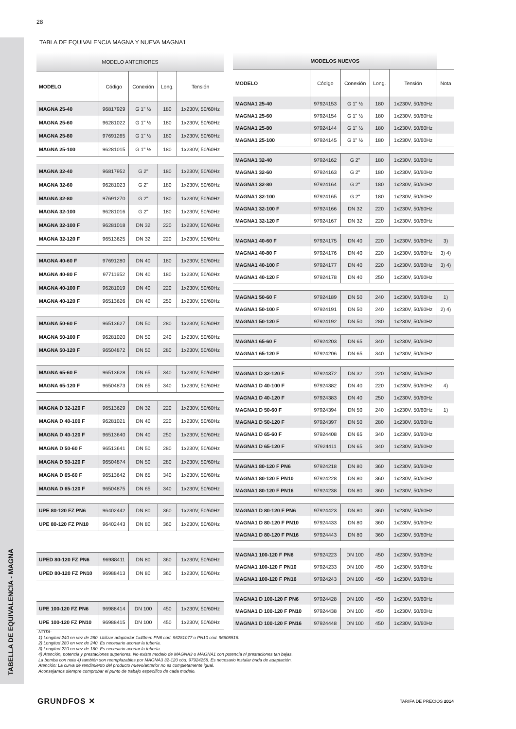TABELLA DE EQUIVALENCIA - MAGNA
28
TABLA DE EQUIVALENCIA MAGNA Y NUEVA MAGNA1
| MODELO ANTERIORES | | | | |
| MODELO | Código | Conexión | Long. | Tensión |
| MAGNA 25-40 | 96817929 | G 1" ½ | 180 | 1x230V, 50/60Hz |
| MAGNA 25-60 | 96281022 | G 1" ½ | 180 | 1x230V, 50/60Hz |
| MAGNA 25-80 | 97691265 | G 1" ½ | 180 | 1x230V, 50/60Hz |
| MAGNA 25-100 | 96281015 | G 1" ½ | 180 | 1x230V, 50/60Hz |
| MAGNA 32-40 | 96817952 | G 2" | 180 | 1x230V, 50/60Hz |
| MAGNA 32-60 | 96281023 | G 2" | 180 | 1x230V, 50/60Hz |
| MAGNA 32-80 | 97691270 | G 2" | 180 | 1x230V, 50/60Hz |
| MAGNA 32-100 | 96281016 | G 2" | 180 | 1x230V, 50/60Hz |
| MAGNA 32-100 F | 96281018 | DN 32 | 220 | 1x230V, 50/60Hz |
| MAGNA 32-120 F | 96513625 | DN 32 | 220 | 1x230V, 50/60Hz |
| MAGNA 40-60 F | 97691280 | DN 40 | 180 | 1x230V, 50/60Hz |
| MAGNA 40-80 F | 97711652 | DN 40 | 180 | 1x230V, 50/60Hz |
| MAGNA 40-100 F | 96281019 | DN 40 | 220 | 1x230V, 50/60Hz |
| MAGNA 40-120 F | 96513626 | DN 40 | 250 | 1x230V, 50/60Hz |
| MAGNA 50-60 F | 96513627 | DN 50 | 280 | 1x230V, 50/60Hz |
| MAGNA 50-100 F | 96281020 | DN 50 | 240 | 1x230V, 50/60Hz |
| MAGNA 50-120 F | 96504872 | DN 50 | 280 | 1x230V, 50/60Hz |
| MAGNA 65-60 F | 96513628 | DN 65 | 340 | 1x230V, 50/60Hz |
| MAGNA 65-120 F | 96504873 | DN 65 | 340 | 1x230V, 50/60Hz |
| MAGNA D 32-120 F | 96513629 | DN 32 | 220 | 1x230V, 50/60Hz |
| MAGNA D 40-100 F | 96281021 | DN 40 | 220 | 1x230V, 50/60Hz |
| MAGNA D 40-120 F | 96513640 | DN 40 | 250 | 1x230V, 50/60Hz |
| MAGNA D 50-60 F | 96513641 | DN 50 | 280 | 1x230V, 50/60Hz |
| MAGNA D 50-120 F | 96504874 | DN 50 | 280 | 1x230V, 50/60Hz |
| MAGNA D 65-60 F | 96513642 | DN 65 | 340 | 1x230V, 50/60Hz |
| MAGNA D 65-120 F | 96504875 | DN 65 | 340 | 1x230V, 50/60Hz |
| UPE 80-120 FZ PN6 | 96402442 | DN 80 | 360 | 1x230V, 50/60Hz |
| UPE 80-120 FZ PN10 | 96402443 | DN 80 | 360 | 1x230V, 50/60Hz |
| UPED 80-120 FZ PN6 | 96988411 | DN 80 | 360 | 1x230V, 50/60Hz |
| UPED 80-120 FZ PN10 | 96988413 | DN 80 | 360 | 1x230V, 50/60Hz |
| UPE 100-120 FZ PN6 | 96988414 | DN 100 | 450 | 1x230V, 50/60Hz |
| UPE 100-120 FZ PN10 | 96988415 | DN 100 | 450 | 1x230V, 50/60Hz |
| MODELOS NUEVOS | | | | | |
| MODELO | Código | Conexión | Long. | Tensión | Nota |
| MAGNA1 25-40 | 97924153 | G 1" ½ | 180 | 1x230V, 50/60Hz | |
| MAGNA1 25-60 | 97924154 | G 1" ½ | 180 | 1x230V, 50/60Hz | |
| MAGNA1 25-80 | 97924144 | G 1" ½ | 180 | 1x230V, 50/60Hz | |
| MAGNA1 25-100 | 97924145 | G 1" ½ | 180 | 1x230V, 50/60Hz | |
| MAGNA1 32-40 | 97924162 | G 2" | 180 | 1x230V, 50/60Hz | |
| MAGNA1 32-60 | 97924163 | G 2" | 180 | 1x230V, 50/60Hz | |
| MAGNA1 32-80 | 97924164 | G 2" | 180 | 1x230V, 50/60Hz | |
| MAGNA1 32-100 | 97924165 | G 2" | 180 | 1x230V, 50/60Hz | |
| MAGNA1 32-100 F | 97924166 | DN 32 | 220 | 1x230V, 50/60Hz | |
| MAGNA1 32-120 F | 97924167 | DN 32 | 220 | 1x230V, 50/60Hz | |
| MAGNA1 40-60 F | 97924175 | DN 40 | 220 | 1x230V, 50/60Hz | 3) |
| MAGNA1 40-80 F | 97924176 | DN 40 | 220 | 1x230V, 50/60Hz | 3) 4) |
| MAGNA1 40-100 F | 97924177 | DN 40 | 220 | 1x230V, 50/60Hz | 3) 4) |
| MAGNA1 40-120 F | 97924178 | DN 40 | 250 | 1x230V, 50/60Hz | |
| MAGNA1 50-60 F | 97924189 | DN 50 | 240 | 1x230V, 50/60Hz | 1) |
| MAGNA1 50-100 F | 97924191 | DN 50 | 240 | 1x230V, 50/60Hz | 2) 4) |
| MAGNA1 50-120 F | 97924192 | DN 50 | 280 | 1x230V, 50/60Hz | |
| MAGNA1 65-60 F | 97924203 | DN 65 | 340 | 1x230V, 50/60Hz | |
| MAGNA1 65-120 F | 97924206 | DN 65 | 340 | 1x230V, 50/60Hz | |
| MAGNA1 D 32-120 F | 97924372 | DN 32 | 220 | 1x230V, 50/60Hz | |
| MAGNA1 D 40-100 F | 97924382 | DN 40 | 220 | 1x230V, 50/60Hz | 4) |
| MAGNA1 D 40-120 F | 97924383 | DN 40 | 250 | 1x230V, 50/60Hz | |
| MAGNA1 D 50-60 F | 97924394 | DN 50 | 240 | 1x230V, 50/60Hz | 1) |
| MAGNA1 D 50-120 F | 97924397 | DN 50 | 280 | 1x230V, 50/60Hz | |
| MAGNA1 D 65-60 F | 97924408 | DN 65 | 340 | 1x230V, 50/60Hz | |
| MAGNA1 D 65-120 F | 97924411 | DN 65 | 340 | 1x230V, 50/60Hz | |
| MAGNA1 80-120 F PN6 | 97924218 | DN 80 | 360 | 1x230V, 50/60Hz | |
| MAGNA1 80-120 F PN10 | 97924228 | DN 80 | 360 | 1x230V, 50/60Hz | |
| MAGNA1 80-120 F PN16 | 97924238 | DN 80 | 360 | 1x230V, 50/60Hz | |
| MAGNA1 D 80-120 F PN6 | 97924423 | DN 80 | 360 | 1x230V, 50/60Hz | |
| MAGNA1 D 80-120 F PN10 | 97924433 | DN 80 | 360 | 1x230V, 50/60Hz | |
| MAGNA1 D 80-120 F PN16 | 97924443 | DN 80 | 360 | 1x230V, 50/60Hz | |
| MAGNA1 100-120 F PN6 | 97924223 | DN 100 | 450 | 1x230V, 50/60Hz | |
| MAGNA1 100-120 F PN10 | 97924233 | DN 100 | 450 | 1x230V, 50/60Hz | |
| MAGNA1 100-120 F PN16 | 97924243 | DN 100 | 450 | 1x230V, 50/60Hz | |
| MAGNA1 D 100-120 F PN6 | 97924428 | DN 100 | 450 | 1x230V, 50/60Hz | |
| MAGNA1 D 100-120 F PN10 | 97924438 | DN 100 | 450 | 1x230V, 50/60Hz | |
| MAGNA1 D 100-120 F PN16 | 97924448 | DN 100 | 450 | 1x230V, 50/60Hz | |
NOTA:
1) Longitud 240 en vez de 280. Utilizar adaptador 1x40mm PN6 cód. 96281077 o PN10 cód. 96608516.
2) Longitud 280 en vez de 240. Es necesario acortar la tubería.
3) Longitud 220 en vez de 180. Es necesario acortar la tubería.
4) Atención, potencia y prestaciones superiores. No existe modelo de MAGNA3 o MAGNA1 con potencia ni prestaciones tan bajas.
La bomba con nota 4) también son reemplazables por MAGNA3 32-120 cód. 97924258. Es necesario instalar brida de adaptación.
Atención: La curva de rendimiento del producto nuevo/anterior no es completamente igual.
Aconsejamos siempre comprobar el punto de trabajo específico de cada modelo.
GRUNDFOS ✕ TARIFA DE PRECIOS 2014